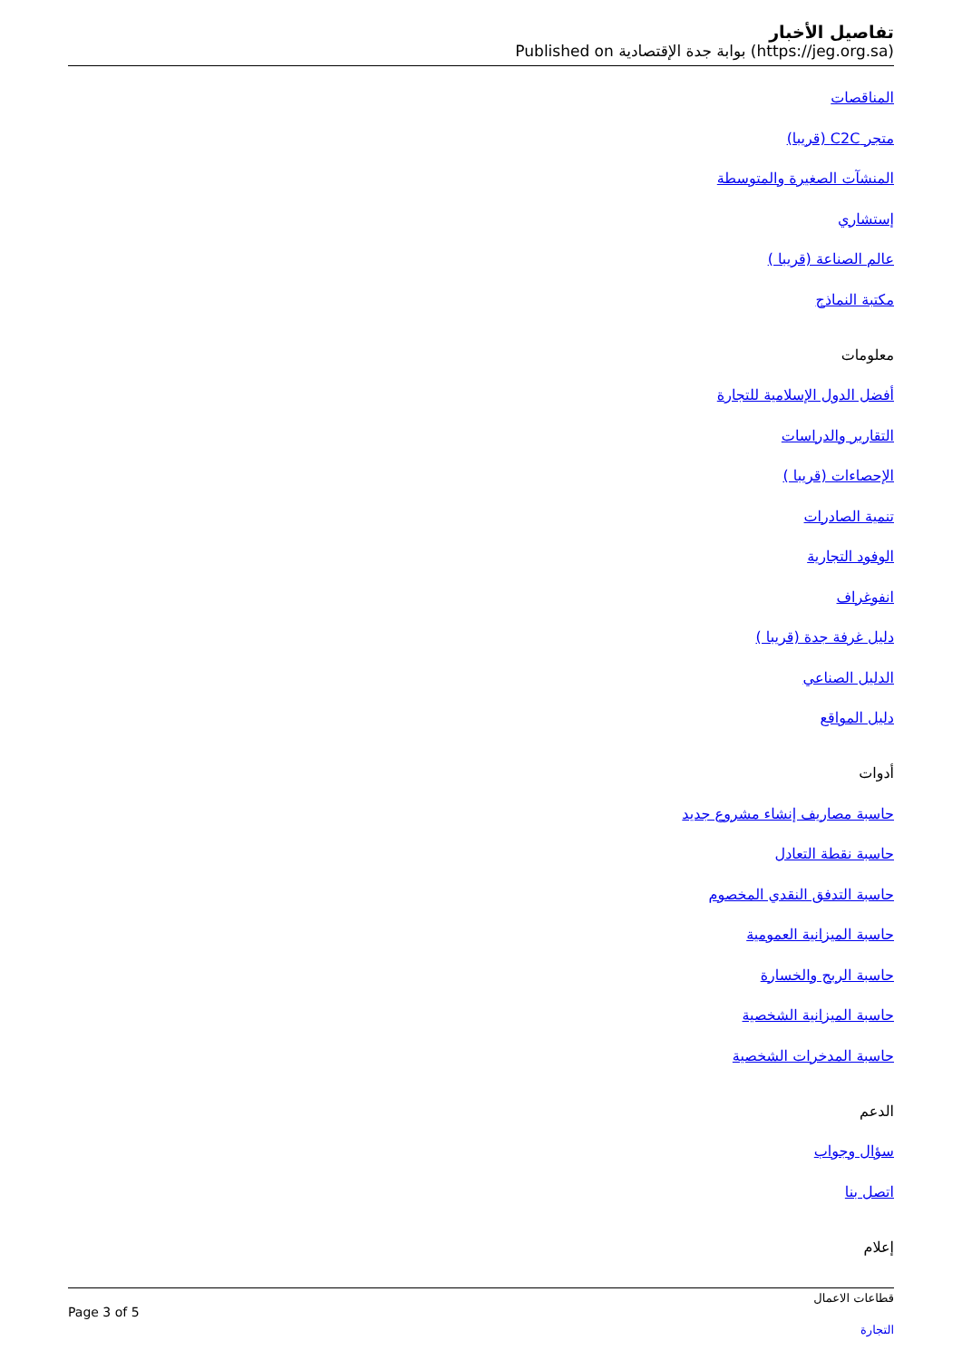تفاصيل الأخبار
Published on بوابة جدة الإقتصادية (https://jeg.org.sa)
المناقصات
متجر C2C (قريبا)
المنشآت الصغيرة والمتوسطة
إستشاري
عالم الصناعة (قريبا )
مكتبة النماذج
معلومات
أفضل الدول الإسلامية للتجارة
التقارير والدراسات
الإحصاءات (قريبا )
تنمية الصادرات
الوفود التجارية
انفوغراف
دليل غرفة جدة (قريبا )
الدليل الصناعي
دليل المواقع
أدوات
حاسبة مصاريف إنشاء مشروع جديد
حاسبة نقطة التعادل
حاسبة التدفق النقدي المخصوم
حاسبة الميزانية العمومية
حاسبة الربح والخسارة
حاسبة الميزانية الشخصية
حاسبة المدخرات الشخصية
الدعم
سؤال وجواب
اتصل بنا
إعلام
Page 3 of 5
قطاعات الاعمال
التجارة